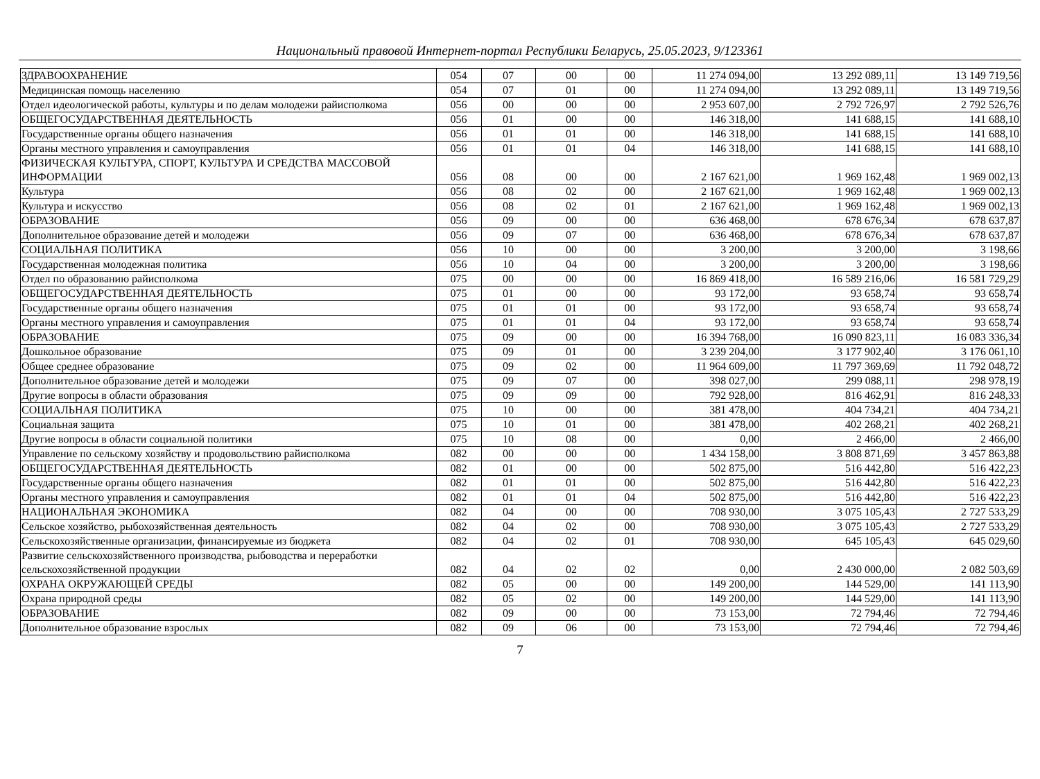Национальный правовой Интернет-портал Республики Беларусь, 25.05.2023, 9/123361
| ЗДРАВООХРАНЕНИЕ | 054 | 07 | 00 | 00 | 11 274 094,00 | 13 292 089,11 | 13 149 719,56 |
| Медицинская помощь населению | 054 | 07 | 01 | 00 | 11 274 094,00 | 13 292 089,11 | 13 149 719,56 |
| Отдел идеологической работы, культуры и по делам молодежи райисполкома | 056 | 00 | 00 | 00 | 2 953 607,00 | 2 792 726,97 | 2 792 526,76 |
| ОБЩЕГОСУДАРСТВЕННАЯ ДЕЯТЕЛЬНОСТЬ | 056 | 01 | 00 | 00 | 146 318,00 | 141 688,15 | 141 688,10 |
| Государственные органы общего назначения | 056 | 01 | 01 | 00 | 146 318,00 | 141 688,15 | 141 688,10 |
| Органы местного управления и самоуправления | 056 | 01 | 01 | 04 | 146 318,00 | 141 688,15 | 141 688,10 |
| ФИЗИЧЕСКАЯ КУЛЬТУРА, СПОРТ, КУЛЬТУРА И СРЕДСТВА МАССОВОЙ ИНФОРМАЦИИ | 056 | 08 | 00 | 00 | 2 167 621,00 | 1 969 162,48 | 1 969 002,13 |
| Культура | 056 | 08 | 02 | 00 | 2 167 621,00 | 1 969 162,48 | 1 969 002,13 |
| Культура и искусство | 056 | 08 | 02 | 01 | 2 167 621,00 | 1 969 162,48 | 1 969 002,13 |
| ОБРАЗОВАНИЕ | 056 | 09 | 00 | 00 | 636 468,00 | 678 676,34 | 678 637,87 |
| Дополнительное образование детей и молодежи | 056 | 09 | 07 | 00 | 636 468,00 | 678 676,34 | 678 637,87 |
| СОЦИАЛЬНАЯ ПОЛИТИКА | 056 | 10 | 00 | 00 | 3 200,00 | 3 200,00 | 3 198,66 |
| Государственная молодежная политика | 056 | 10 | 04 | 00 | 3 200,00 | 3 200,00 | 3 198,66 |
| Отдел по образованию райисполкома | 075 | 00 | 00 | 00 | 16 869 418,00 | 16 589 216,06 | 16 581 729,29 |
| ОБЩЕГОСУДАРСТВЕННАЯ ДЕЯТЕЛЬНОСТЬ | 075 | 01 | 00 | 00 | 93 172,00 | 93 658,74 | 93 658,74 |
| Государственные органы общего назначения | 075 | 01 | 01 | 00 | 93 172,00 | 93 658,74 | 93 658,74 |
| Органы местного управления и самоуправления | 075 | 01 | 01 | 04 | 93 172,00 | 93 658,74 | 93 658,74 |
| ОБРАЗОВАНИЕ | 075 | 09 | 00 | 00 | 16 394 768,00 | 16 090 823,11 | 16 083 336,34 |
| Дошкольное образование | 075 | 09 | 01 | 00 | 3 239 204,00 | 3 177 902,40 | 3 176 061,10 |
| Общее среднее образование | 075 | 09 | 02 | 00 | 11 964 609,00 | 11 797 369,69 | 11 792 048,72 |
| Дополнительное образование детей и молодежи | 075 | 09 | 07 | 00 | 398 027,00 | 299 088,11 | 298 978,19 |
| Другие вопросы в области образования | 075 | 09 | 09 | 00 | 792 928,00 | 816 462,91 | 816 248,33 |
| СОЦИАЛЬНАЯ ПОЛИТИКА | 075 | 10 | 00 | 00 | 381 478,00 | 404 734,21 | 404 734,21 |
| Социальная защита | 075 | 10 | 01 | 00 | 381 478,00 | 402 268,21 | 402 268,21 |
| Другие вопросы в области социальной политики | 075 | 10 | 08 | 00 | 0,00 | 2 466,00 | 2 466,00 |
| Управление по сельскому хозяйству и продовольствию райисполкома | 082 | 00 | 00 | 00 | 1 434 158,00 | 3 808 871,69 | 3 457 863,88 |
| ОБЩЕГОСУДАРСТВЕННАЯ ДЕЯТЕЛЬНОСТЬ | 082 | 01 | 00 | 00 | 502 875,00 | 516 442,80 | 516 422,23 |
| Государственные органы общего назначения | 082 | 01 | 01 | 00 | 502 875,00 | 516 442,80 | 516 422,23 |
| Органы местного управления и самоуправления | 082 | 01 | 01 | 04 | 502 875,00 | 516 442,80 | 516 422,23 |
| НАЦИОНАЛЬНАЯ ЭКОНОМИКА | 082 | 04 | 00 | 00 | 708 930,00 | 3 075 105,43 | 2 727 533,29 |
| Сельское хозяйство, рыбохозяйственная деятельность | 082 | 04 | 02 | 00 | 708 930,00 | 3 075 105,43 | 2 727 533,29 |
| Сельскохозяйственные организации, финансируемые из бюджета | 082 | 04 | 02 | 01 | 708 930,00 | 645 105,43 | 645 029,60 |
| Развитие сельскохозяйственного производства, рыбоводства и переработки сельскохозяйственной продукции | 082 | 04 | 02 | 02 | 0,00 | 2 430 000,00 | 2 082 503,69 |
| ОХРАНА ОКРУЖАЮЩЕЙ СРЕДЫ | 082 | 05 | 00 | 00 | 149 200,00 | 144 529,00 | 141 113,90 |
| Охрана природной среды | 082 | 05 | 02 | 00 | 149 200,00 | 144 529,00 | 141 113,90 |
| ОБРАЗОВАНИЕ | 082 | 09 | 00 | 00 | 73 153,00 | 72 794,46 | 72 794,46 |
| Дополнительное образование взрослых | 082 | 09 | 06 | 00 | 73 153,00 | 72 794,46 | 72 794,46 |
7